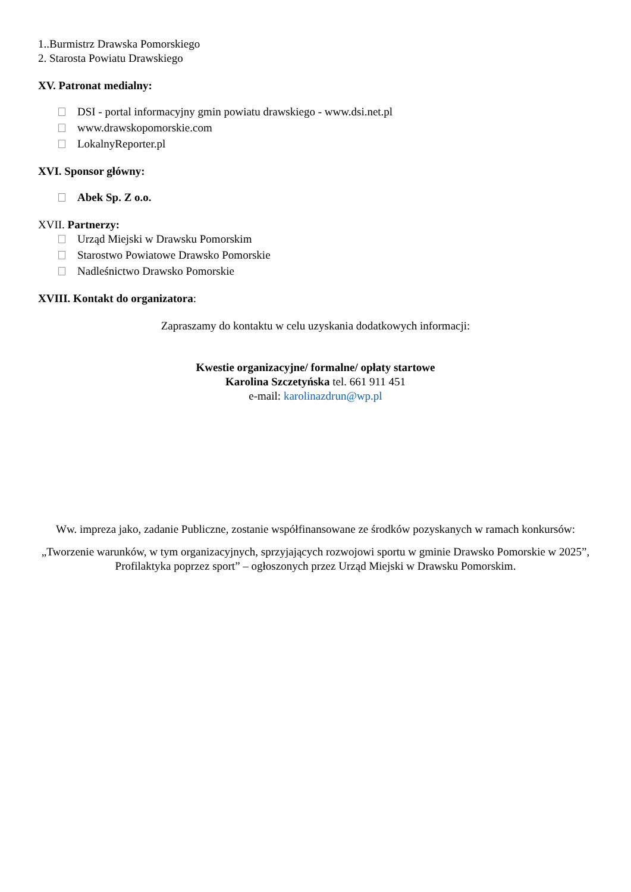1..Burmistrz Drawska Pomorskiego
2. Starosta Powiatu Drawskiego
XV. Patronat medialny:
DSI - portal informacyjny gmin powiatu drawskiego - www.dsi.net.pl
www.drawskopomorskie.com
LokalnyReporter.pl
XVI. Sponsor główny:
Abek Sp. Z o.o.
XVII. Partnerzy:
Urząd Miejski w Drawsku Pomorskim
Starostwo Powiatowe Drawsko Pomorskie
Nadleśnictwo Drawsko Pomorskie
XVIII. Kontakt do organizatora:
Zapraszamy do kontaktu w celu uzyskania dodatkowych informacji:
Kwestie organizacyjne/ formalne/ opłaty startowe
Karolina Szczetyńska tel. 661 911 451
e-mail: karolinazdrun@wp.pl
Ww. impreza jako, zadanie Publiczne, zostanie współfinansowane ze środków pozyskanych w ramach konkursów:
„Tworzenie warunków, w tym organizacyjnych, sprzyjających rozwojowi sportu w gminie Drawsko Pomorskie w 2025”, Profilaktyka poprzez sport” – ogłoszonych przez Urząd Miejski w Drawsku Pomorskim.